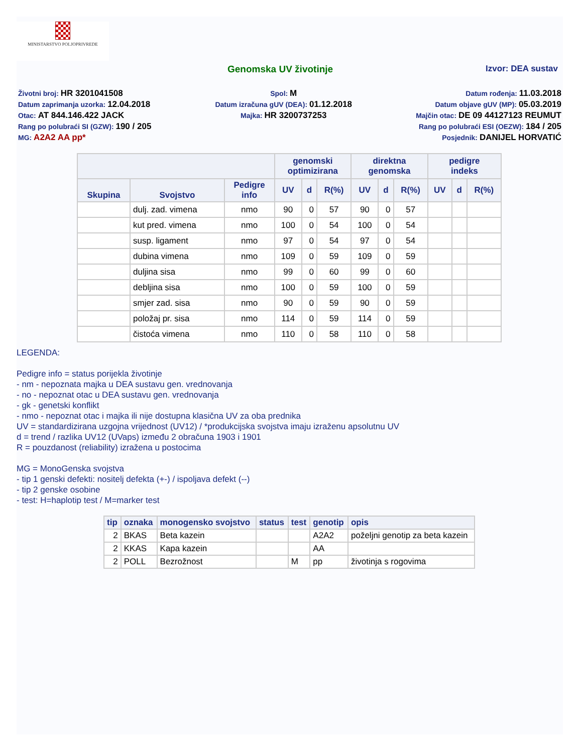MINISTARSTVO POLJOPRIVREDE
Genomska UV životinje Izvor: DEA sustav
Životni broj: HR 3201041508
Datum zaprimanja uzorka: 12.04.2018
Otac: AT 844.146.422 JACK
Rang po polubraći SI (GZW): 190 / 205
MG: A2A2 AA pp*
Spol: M
Datum izračuna gUV (DEA): 01.12.2018
Majka: HR 3200737253
Datum rođenja: 11.03.2018
Datum objave gUV (MP): 05.03.2019
Majčin otac: DE 09 44127123 REUMUT
Rang po polubraći ESI (OEZW): 184 / 205
Posjednik: DANIJEL HORVATIĆ
| | | | genomski optimizirana | | | direktna genomska | | | pedigre indeks | | |
| --- | --- | --- | --- | --- | --- | --- | --- | --- | --- | --- | --- |
| Skupina | Svojstvo | Pedigre info | UV | d | R(%) | UV | d | R(%) | UV | d | R(%) |
| | dulj. zad. vimena | nmo | 90 | 0 | 57 | 90 | 0 | 57 | | | |
| | kut pred. vimena | nmo | 100 | 0 | 54 | 100 | 0 | 54 | | | |
| | susp. ligament | nmo | 97 | 0 | 54 | 97 | 0 | 54 | | | |
| | dubina vimena | nmo | 109 | 0 | 59 | 109 | 0 | 59 | | | |
| | duljina sisa | nmo | 99 | 0 | 60 | 99 | 0 | 60 | | | |
| | debljina sisa | nmo | 100 | 0 | 59 | 100 | 0 | 59 | | | |
| | smjer zad. sisa | nmo | 90 | 0 | 59 | 90 | 0 | 59 | | | |
| | položaj pr. sisa | nmo | 114 | 0 | 59 | 114 | 0 | 59 | | | |
| | čistoća vimena | nmo | 110 | 0 | 58 | 110 | 0 | 58 | | | |
LEGENDA:
Pedigre info = status porijekla životinje
- nm - nepoznata majka u DEA sustavu gen. vrednovanja
- no - nepoznat otac u DEA sustavu gen. vrednovanja
- gk - genetski konflikt
- nmo - nepoznat otac i majka ili nije dostupna klasična UV za oba prednika
UV = standardizirana uzgojna vrijednost (UV12) / *produkcijska svojstva imaju izraženu apsolutnu UV
d = trend / razlika UV12 (UVaps) između 2 obračuna 1903 i 1901
R = pouzdanost (reliability) izražena u postocima
MG = MonoGenska svojstva
- tip 1 genski defekti: nositelj defekta (+-) / ispoljava defekt (--)
- tip 2 genske osobine
- test: H=haplotip test / M=marker test
| tip | oznaka | monogensko svojstvo | status | test | genotip | opis |
| --- | --- | --- | --- | --- | --- | --- |
| 2 | BKAS | Beta kazein | | | A2A2 | poželjni genotip za beta kazein |
| 2 | KKAS | Kapa kazein | | | AA | |
| 2 | POLL | Bezrožnost | | M | pp | životinja s rogovima |